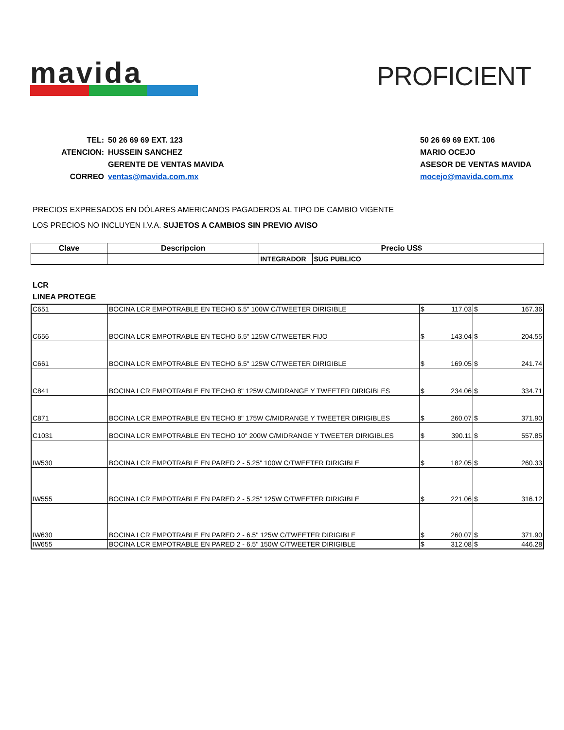mavida
PROFICIENT
| TEL: | 50 26 69 69 EXT. 123 |
| ATENCION: | HUSSEIN SANCHEZ |
| | GERENTE DE VENTAS MAVIDA |
| CORREO | ventas@mavida.com.mx |
| 50 26 69 69 EXT. 106 |
| MARIO OCEJO |
| ASESOR DE VENTAS MAVIDA |
| mocejo@mavida.com.mx |
PRECIOS EXPRESADOS EN DÓLARES AMERICANOS PAGADEROS AL TIPO DE CAMBIO VIGENTE
LOS PRECIOS NO INCLUYEN I.V.A. SUJETOS A CAMBIOS SIN PREVIO AVISO
| Clave | Descripcion | Precio US$ | |
| --- | --- | --- | --- |
| | | INTEGRADOR | SUG PUBLICO |
LCR
LINEA PROTEGE
| C651 | BOCINA LCR EMPOTRABLE EN TECHO 6.5" 100W C/TWEETER DIRIGIBLE | $ 117.03 | $ 167.36 |
| C656 | BOCINA LCR EMPOTRABLE EN TECHO 6.5" 125W C/TWEETER FIJO | $ 143.04 | $ 204.55 |
| C661 | BOCINA LCR EMPOTRABLE EN TECHO 6.5" 125W C/TWEETER DIRIGIBLE | $ 169.05 | $ 241.74 |
| C841 | BOCINA LCR EMPOTRABLE EN TECHO 8" 125W C/MIDRANGE Y TWEETER DIRIGIBLES | $ 234.06 | $ 334.71 |
| C871 | BOCINA LCR EMPOTRABLE EN TECHO 8" 175W C/MIDRANGE Y TWEETER DIRIGIBLES | $ 260.07 | $ 371.90 |
| C1031 | BOCINA LCR EMPOTRABLE EN TECHO 10" 200W C/MIDRANGE Y TWEETER DIRIGIBLES | $ 390.11 | $ 557.85 |
| IW530 | BOCINA LCR EMPOTRABLE EN PARED 2 - 5.25" 100W C/TWEETER DIRIGIBLE | $ 182.05 | $ 260.33 |
| IW555 | BOCINA LCR EMPOTRABLE EN PARED 2 - 5.25" 125W C/TWEETER DIRIGIBLE | $ 221.06 | $ 316.12 |
| IW630 | BOCINA LCR EMPOTRABLE EN PARED 2 - 6.5" 125W C/TWEETER DIRIGIBLE | $ 260.07 | $ 371.90 |
| IW655 | BOCINA LCR EMPOTRABLE EN PARED 2 - 6.5" 150W C/TWEETER DIRIGIBLE | $ 312.08 | $ 446.28 |